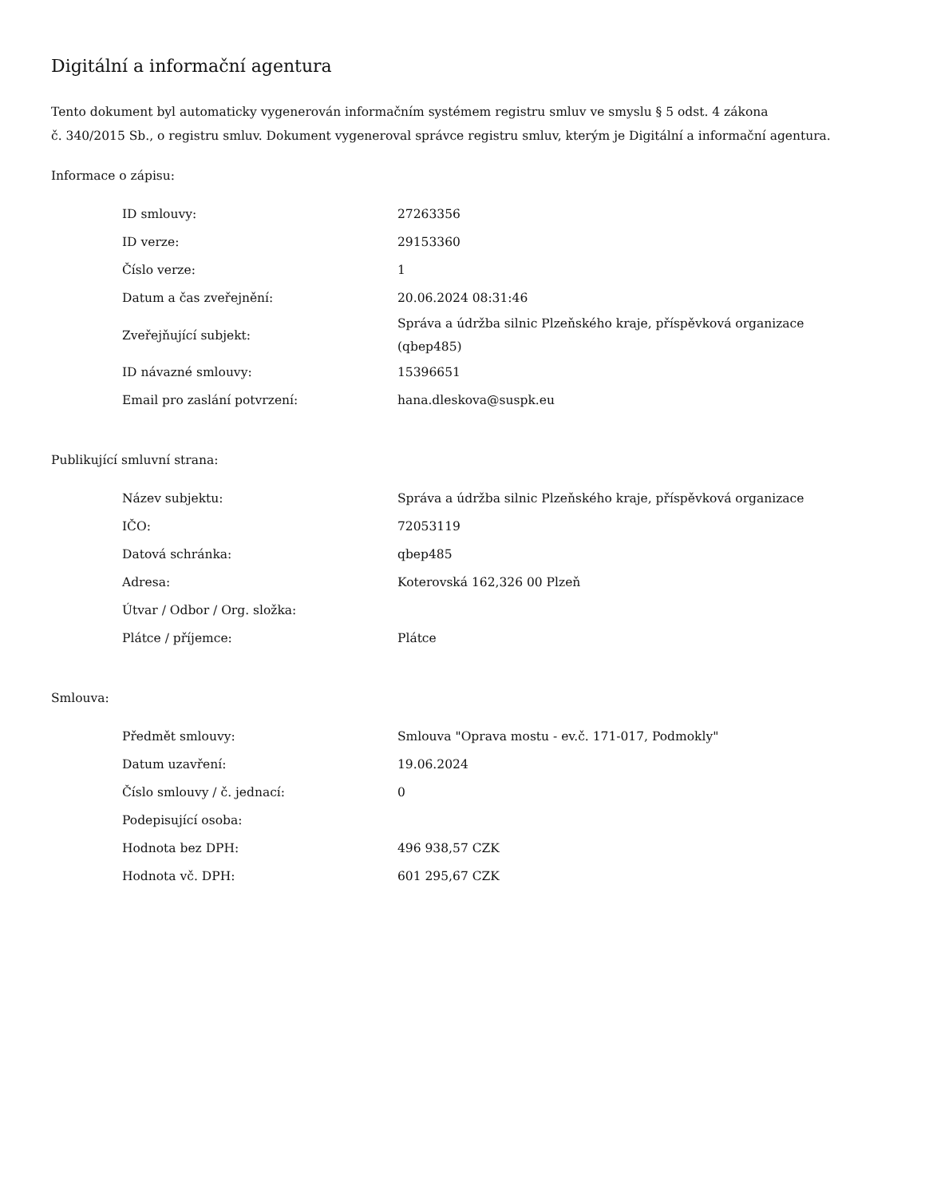Digitální a informační agentura
Tento dokument byl automaticky vygenerován informačním systémem registru smluv ve smyslu § 5 odst. 4 zákona
č. 340/2015 Sb., o registru smluv. Dokument vygeneroval správce registru smluv, kterým je Digitální a informační agentura.
Informace o zápisu:
| ID smlouvy: | 27263356 |
| ID verze: | 29153360 |
| Číslo verze: | 1 |
| Datum a čas zveřejnění: | 20.06.2024 08:31:46 |
| Zveřejňující subjekt: | Správa a údržba silnic Plzeňského kraje, příspěvková organizace (qbep485) |
| ID návazné smlouvy: | 15396651 |
| Email pro zaslání potvrzení: | hana.dleskova@suspk.eu |
Publikující smluvní strana:
| Název subjektu: | Správa a údržba silnic Plzeňského kraje, příspěvková organizace |
| IČO: | 72053119 |
| Datová schránka: | qbep485 |
| Adresa: | Koterovská 162,326 00 Plzeň |
| Útvar / Odbor / Org. složka: | |
| Plátce / příjemce: | Plátce |
Smlouva:
| Předmět smlouvy: | Smlouva "Oprava mostu - ev.č. 171-017, Podmokly" |
| Datum uzavření: | 19.06.2024 |
| Číslo smlouvy / č. jednací: | 0 |
| Podepisující osoba: | |
| Hodnota bez DPH: | 496 938,57 CZK |
| Hodnota vč. DPH: | 601 295,67 CZK |